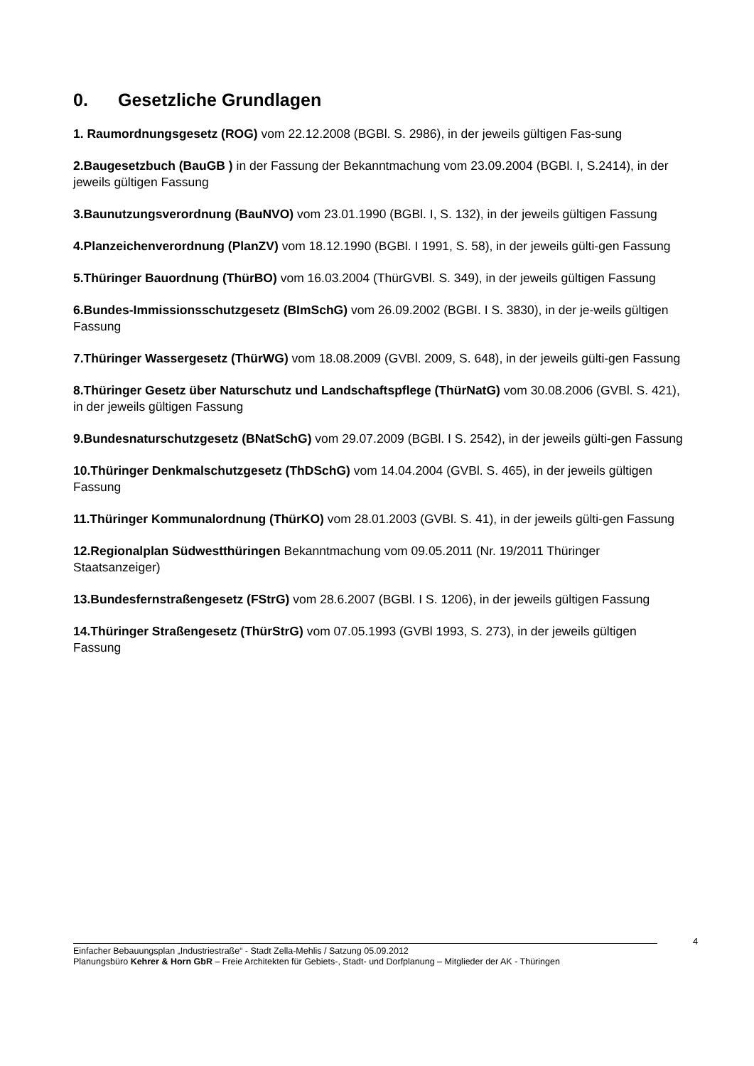0. Gesetzliche Grundlagen
1. Raumordnungsgesetz (ROG) vom 22.12.2008 (BGBl. S. 2986), in der jeweils gültigen Fas-sung
2.Baugesetzbuch (BauGB ) in der Fassung der Bekanntmachung vom 23.09.2004 (BGBl. I, S.2414), in der jeweils gültigen Fassung
3.Baunutzungsverordnung (BauNVO) vom 23.01.1990 (BGBl. I, S. 132), in der jeweils gültigen Fassung
4.Planzeichenverordnung (PlanZV) vom 18.12.1990 (BGBl. I 1991, S. 58), in der jeweils gülti-gen Fassung
5.Thüringer Bauordnung (ThürBO) vom 16.03.2004 (ThürGVBl. S. 349), in der jeweils gültigen Fassung
6.Bundes-Immissionsschutzgesetz (BImSchG) vom 26.09.2002 (BGBI. I S. 3830), in der je-weils gültigen Fassung
7.Thüringer Wassergesetz (ThürWG) vom 18.08.2009 (GVBl. 2009, S. 648), in der jeweils gülti-gen Fassung
8.Thüringer Gesetz über Naturschutz und Landschaftspflege (ThürNatG) vom 30.08.2006 (GVBl. S. 421), in der jeweils gültigen Fassung
9.Bundesnaturschutzgesetz (BNatSchG) vom 29.07.2009 (BGBl. I S. 2542), in der jeweils gülti-gen Fassung
10.Thüringer Denkmalschutzgesetz (ThDSchG) vom 14.04.2004 (GVBl. S. 465), in der jeweils gültigen Fassung
11.Thüringer Kommunalordnung (ThürKO) vom 28.01.2003 (GVBl. S. 41), in der jeweils gülti-gen Fassung
12.Regionalplan Südwestthüringen Bekanntmachung vom 09.05.2011 (Nr. 19/2011 Thüringer Staatsanzeiger)
13.Bundesfernstraßengesetz (FStrG) vom 28.6.2007 (BGBl. I S. 1206), in der jeweils gültigen Fassung
14.Thüringer Straßengesetz (ThürStrG) vom 07.05.1993 (GVBl 1993, S. 273), in der jeweils gültigen Fassung
4
Einfacher Bebauungsplan „Industriestraße“ - Stadt Zella-Mehlis / Satzung 05.09.2012
Planungsbüro Kehrer & Horn GbR – Freie Architekten für Gebiets-, Stadt- und Dorfplanung – Mitglieder der AK - Thüringen